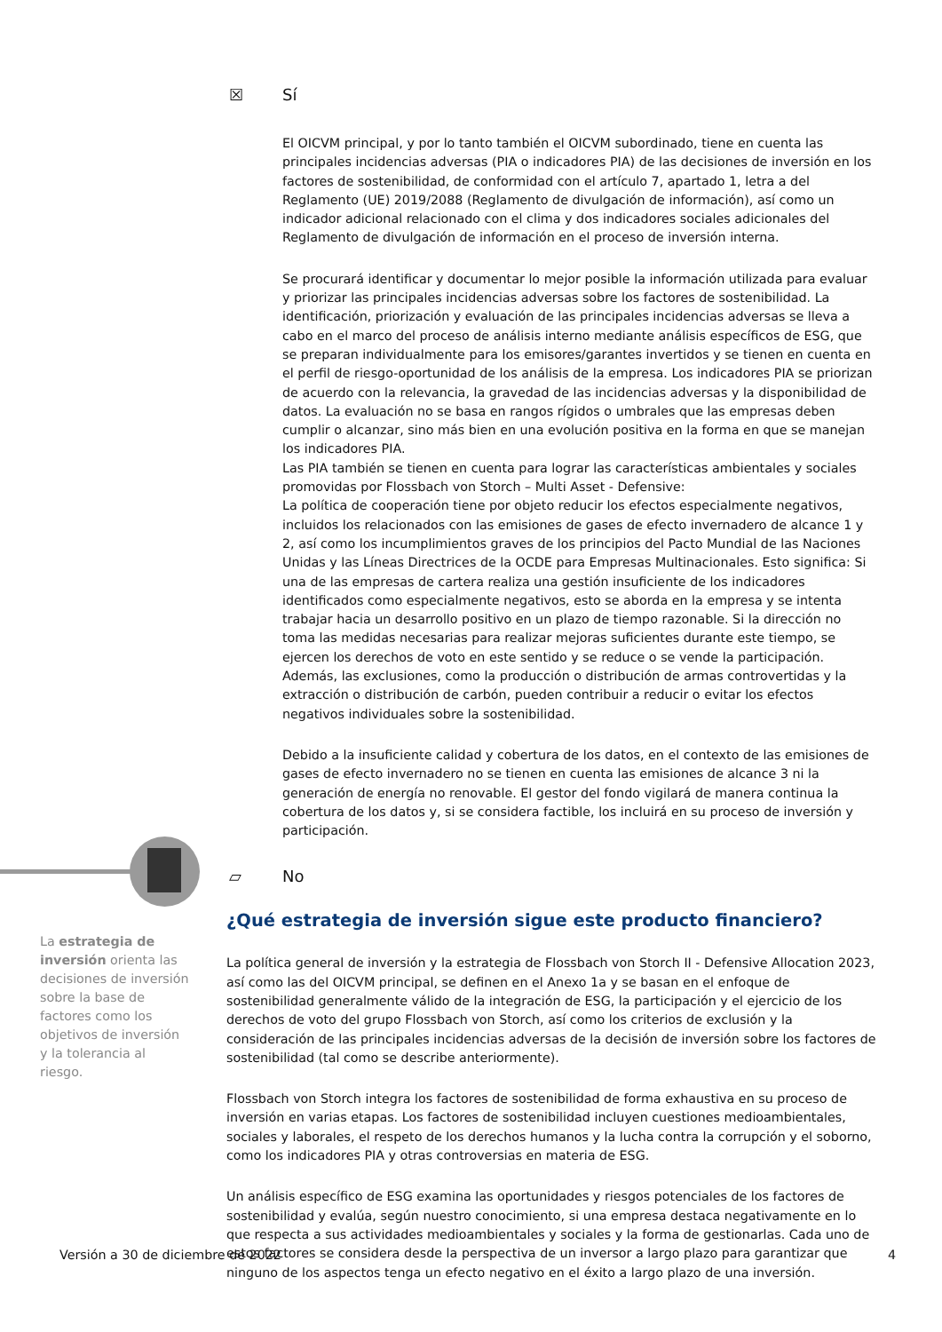☒ Sí
El OICVM principal, y por lo tanto también el OICVM subordinado, tiene en cuenta las principales incidencias adversas (PIA o indicadores PIA) de las decisiones de inversión en los factores de sostenibilidad, de conformidad con el artículo 7, apartado 1, letra a del Reglamento (UE) 2019/2088 (Reglamento de divulgación de información), así como un indicador adicional relacionado con el clima y dos indicadores sociales adicionales del Reglamento de divulgación de información en el proceso de inversión interna.
Se procurará identificar y documentar lo mejor posible la información utilizada para evaluar y priorizar las principales incidencias adversas sobre los factores de sostenibilidad. La identificación, priorización y evaluación de las principales incidencias adversas se lleva a cabo en el marco del proceso de análisis interno mediante análisis específicos de ESG, que se preparan individualmente para los emisores/garantes invertidos y se tienen en cuenta en el perfil de riesgo-oportunidad de los análisis de la empresa. Los indicadores PIA se priorizan de acuerdo con la relevancia, la gravedad de las incidencias adversas y la disponibilidad de datos. La evaluación no se basa en rangos rígidos o umbrales que las empresas deben cumplir o alcanzar, sino más bien en una evolución positiva en la forma en que se manejan los indicadores PIA.
Las PIA también se tienen en cuenta para lograr las características ambientales y sociales promovidas por Flossbach von Storch – Multi Asset - Defensive:
La política de cooperación tiene por objeto reducir los efectos especialmente negativos, incluidos los relacionados con las emisiones de gases de efecto invernadero de alcance 1 y 2, así como los incumplimientos graves de los principios del Pacto Mundial de las Naciones Unidas y las Líneas Directrices de la OCDE para Empresas Multinacionales. Esto significa: Si una de las empresas de cartera realiza una gestión insuficiente de los indicadores identificados como especialmente negativos, esto se aborda en la empresa y se intenta trabajar hacia un desarrollo positivo en un plazo de tiempo razonable. Si la dirección no toma las medidas necesarias para realizar mejoras suficientes durante este tiempo, se ejercen los derechos de voto en este sentido y se reduce o se vende la participación. Además, las exclusiones, como la producción o distribución de armas controvertidas y la extracción o distribución de carbón, pueden contribuir a reducir o evitar los efectos negativos individuales sobre la sostenibilidad.
Debido a la insuficiente calidad y cobertura de los datos, en el contexto de las emisiones de gases de efecto invernadero no se tienen en cuenta las emisiones de alcance 3 ni la generación de energía no renovable. El gestor del fondo vigilará de manera continua la cobertura de los datos y, si se considera factible, los incluirá en su proceso de inversión y participación.
▱ No
¿Qué estrategia de inversión sigue este producto financiero?
La política general de inversión y la estrategia de Flossbach von Storch II - Defensive Allocation 2023, así como las del OICVM principal, se definen en el Anexo 1a y se basan en el enfoque de sostenibilidad generalmente válido de la integración de ESG, la participación y el ejercicio de los derechos de voto del grupo Flossbach von Storch, así como los criterios de exclusión y la consideración de las principales incidencias adversas de la decisión de inversión sobre los factores de sostenibilidad (tal como se describe anteriormente).
Flossbach von Storch integra los factores de sostenibilidad de forma exhaustiva en su proceso de inversión en varias etapas. Los factores de sostenibilidad incluyen cuestiones medioambientales, sociales y laborales, el respeto de los derechos humanos y la lucha contra la corrupción y el soborno, como los indicadores PIA y otras controversias en materia de ESG.
Un análisis específico de ESG examina las oportunidades y riesgos potenciales de los factores de sostenibilidad y evalúa, según nuestro conocimiento, si una empresa destaca negativamente en lo que respecta a sus actividades medioambientales y sociales y la forma de gestionarlas. Cada uno de estos factores se considera desde la perspectiva de un inversor a largo plazo para garantizar que ninguno de los aspectos tenga un efecto negativo en el éxito a largo plazo de una inversión.
La estrategia de inversión orienta las decisiones de inversión sobre la base de factores como los objetivos de inversión y la tolerancia al riesgo.
Versión a 30 de diciembre de 2022
4